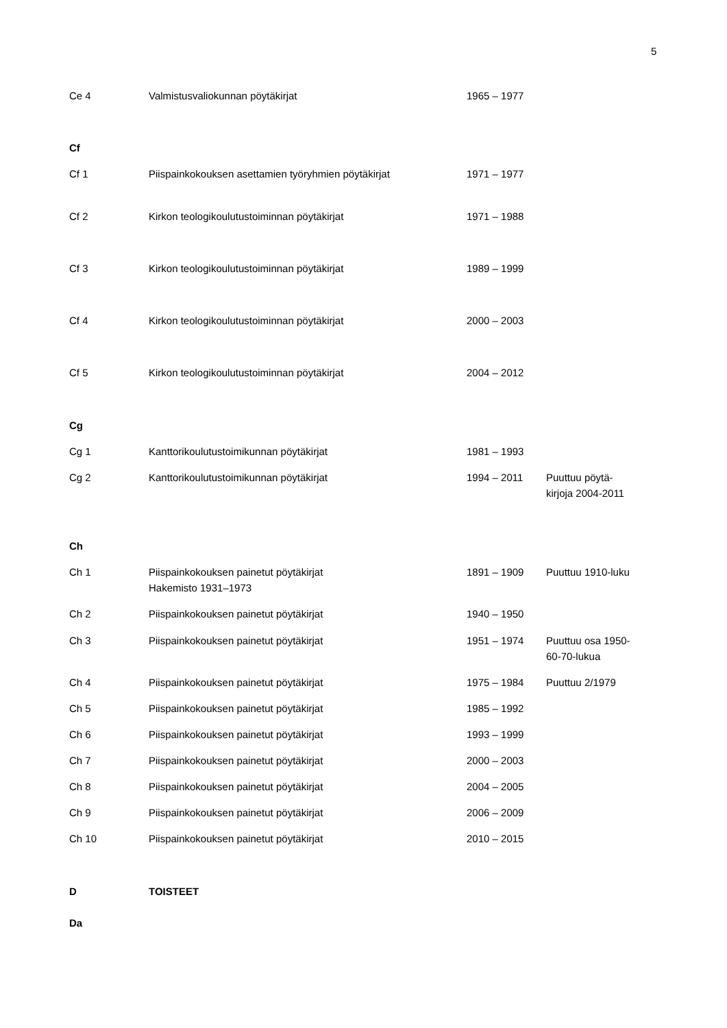5
| Ce 4 | Valmistusvaliokunnan pöytäkirjat | 1965 – 1977 | |
| Cf | | | |
| Cf 1 | Piispainkokouksen asettamien työryhmien pöytäkirjat | 1971 – 1977 | |
| Cf 2 | Kirkon teologikoulutustoiminnan pöytäkirjat | 1971 – 1988 | |
| Cf 3 | Kirkon teologikoulutustoiminnan pöytäkirjat | 1989 – 1999 | |
| Cf 4 | Kirkon teologikoulutustoiminnan pöytäkirjat | 2000 – 2003 | |
| Cf 5 | Kirkon teologikoulutustoiminnan pöytäkirjat | 2004 – 2012 | |
| Cg | | | |
| Cg 1 | Kanttorikoulutustoimikunnan pöytäkirjat | 1981 – 1993 | |
| Cg 2 | Kanttorikoulutustoimikunnan pöytäkirjat | 1994 – 2011 | Puuttuu pöytä- kirjoja 2004-2011 |
| Ch | | | |
| Ch 1 | Piispainkokouksen painetut pöytäkirjat Hakemisto 1931–1973 | 1891 – 1909 | Puuttuu 1910-luku |
| Ch 2 | Piispainkokouksen painetut pöytäkirjat | 1940 – 1950 | |
| Ch 3 | Piispainkokouksen painetut pöytäkirjat | 1951 – 1974 | Puuttuu osa 1950- 60-70-lukua |
| Ch 4 | Piispainkokouksen painetut pöytäkirjat | 1975 – 1984 | Puuttuu 2/1979 |
| Ch 5 | Piispainkokouksen painetut pöytäkirjat | 1985 – 1992 | |
| Ch 6 | Piispainkokouksen painetut pöytäkirjat | 1993 – 1999 | |
| Ch 7 | Piispainkokouksen painetut pöytäkirjat | 2000 – 2003 | |
| Ch 8 | Piispainkokouksen painetut pöytäkirjat | 2004 – 2005 | |
| Ch 9 | Piispainkokouksen painetut pöytäkirjat | 2006 – 2009 | |
| Ch 10 | Piispainkokouksen painetut pöytäkirjat | 2010 – 2015 | |
| D | TOISTEET | | |
| Da | | | |